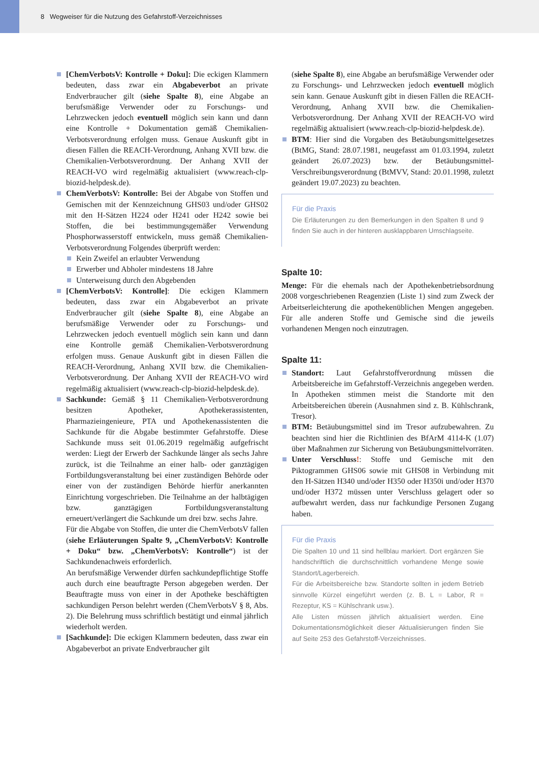8 Wegweiser für die Nutzung des Gefahrstoff-Verzeichnisses
[ChemVerbotsV: Kontrolle + Doku]: Die eckigen Klammern bedeuten, dass zwar ein Abgabeverbot an private Endverbraucher gilt (siehe Spalte 8), eine Abgabe an berufsmäßige Verwender oder zu Forschungs- und Lehrzwecken jedoch eventuell möglich sein kann und dann eine Kontrolle + Dokumentation gemäß Chemikalien-Verbotsverordnung erfolgen muss. Genaue Auskunft gibt in diesen Fällen die REACH-Verordnung, Anhang XVII bzw. die Chemikalien-Verbotsverordnung. Der Anhang XVII der REACH-VO wird regelmäßig aktualisiert (www.reach-clp-biozid-helpdesk.de).
ChemVerbotsV: Kontrolle: Bei der Abgabe von Stoffen und Gemischen mit der Kennzeichnung GHS03 und/oder GHS02 mit den H-Sätzen H224 oder H241 oder H242 sowie bei Stoffen, die bei bestimmungsgemäßer Verwendung Phosphorwasserstoff entwickeln, muss gemäß Chemikalien-Verbotsverordnung Folgendes überprüft werden:
Kein Zweifel an erlaubter Verwendung
Erwerber und Abholer mindestens 18 Jahre
Unterweisung durch den Abgebenden
[ChemVerbotsV: Kontrolle]: Die eckigen Klammern bedeuten, dass zwar ein Abgabeverbot an private Endverbraucher gilt (siehe Spalte 8), eine Abgabe an berufsmäßige Verwender oder zu Forschungs- und Lehrzwecken jedoch eventuell möglich sein kann und dann eine Kontrolle gemäß Chemikalien-Verbotsverordnung erfolgen muss. Genaue Auskunft gibt in diesen Fällen die REACH-Verordnung, Anhang XVII bzw. die Chemikalien-Verbotsverordnung. Der Anhang XVII der REACH-VO wird regelmäßig aktualisiert (www.reach-clp-biozid-helpdesk.de).
Sachkunde: Gemäß § 11 Chemikalien-Verbotsverordnung besitzen Apotheker, Apothekerassistenten, Pharmazieingenieure, PTA und Apothekenassistenten die Sachkunde für die Abgabe bestimmter Gefahrstoffe. Diese Sachkunde muss seit 01.06.2019 regelmäßig aufgefrischt werden: Liegt der Erwerb der Sachkunde länger als sechs Jahre zurück, ist die Teilnahme an einer halb- oder ganztägigen Fortbildungsveranstaltung bei einer zuständigen Behörde oder einer von der zuständigen Behörde hierfür anerkannten Einrichtung vorgeschrieben. Die Teilnahme an der halbtägigen bzw. ganztägigen Fortbildungsveranstaltung erneuert/verlängert die Sachkunde um drei bzw. sechs Jahre.
Für die Abgabe von Stoffen, die unter die ChemVerbotsV fallen (siehe Erläuterungen Spalte 9, „ChemVerbotsV: Kontrolle + Doku“ bzw. „ChemVerbotsV: Kontrolle“) ist der Sachkundenachweis erforderlich.
An berufsmäßige Verwender dürfen sachkundepflichtige Stoffe auch durch eine beauftragte Person abgegeben werden. Der Beauftragte muss von einer in der Apotheke beschäftigten sachkundigen Person belehrt werden (ChemVerbotsV § 8, Abs. 2). Die Belehrung muss schriftlich bestätigt und einmal jährlich wiederholt werden.
[Sachkunde]: Die eckigen Klammern bedeuten, dass zwar ein Abgabeverbot an private Endverbraucher gilt
(siehe Spalte 8), eine Abgabe an berufsmäßige Verwender oder zu Forschungs- und Lehrzwecken jedoch eventuell möglich sein kann. Genaue Auskunft gibt in diesen Fällen die REACH-Verordnung, Anhang XVII bzw. die Chemikalien-Verbotsverordnung. Der Anhang XVII der REACH-VO wird regelmäßig aktualisiert (www.reach-clp-biozid-helpdesk.de).
BTM: Hier sind die Vorgaben des Betäubungsmittelgesetzes (BtMG, Stand: 28.07.1981, neugefasst am 01.03.1994, zuletzt geändert 26.07.2023) bzw. der Betäubungsmittel-Verschreibungsverordnung (BtMVV, Stand: 20.01.1998, zuletzt geändert 19.07.2023) zu beachten.
Für die Praxis
Die Erläuterungen zu den Bemerkungen in den Spalten 8 und 9 finden Sie auch in der hinteren ausklappbaren Umschlagseite.
Spalte 10:
Menge: Für die ehemals nach der Apothekenbetriebsordnung 2008 vorgeschriebenen Reagenzien (Liste 1) sind zum Zweck der Arbeitserleichterung die apothekenüblichen Mengen angegeben. Für alle anderen Stoffe und Gemische sind die jeweils vorhandenen Mengen noch einzutragen.
Spalte 11:
Standort: Laut Gefahrstoffverordnung müssen die Arbeitsbereiche im Gefahrstoff-Verzeichnis angegeben werden. In Apotheken stimmen meist die Standorte mit den Arbeitsbereichen überein (Ausnahmen sind z. B. Kühlschrank, Tresor).
BTM: Betäubungsmittel sind im Tresor aufzubewahren. Zu beachten sind hier die Richtlinien des BfArM 4114-K (1.07) über Maßnahmen zur Sicherung von Betäubungsmittelvorräten.
Unter Verschluss!: Stoffe und Gemische mit den Piktogrammen GHS06 sowie mit GHS08 in Verbindung mit den H-Sätzen H340 und/oder H350 oder H350i und/oder H370 und/oder H372 müssen unter Verschluss gelagert oder so aufbewahrt werden, dass nur fachkundige Personen Zugang haben.
Für die Praxis
Die Spalten 10 und 11 sind hellblau markiert. Dort ergänzen Sie handschriftlich die durchschnittlich vorhandene Menge sowie Standort/Lagerbereich.
Für die Arbeitsbereiche bzw. Standorte sollten in jedem Betrieb sinnvolle Kürzel eingeführt werden (z. B. L = Labor, R = Rezeptur, KS = Kühlschrank usw.).
Alle Listen müssen jährlich aktualisiert werden. Eine Dokumentationsmöglichkeit dieser Aktualisierungen finden Sie auf Seite 253 des Gefahrstoff-Verzeichnisses.